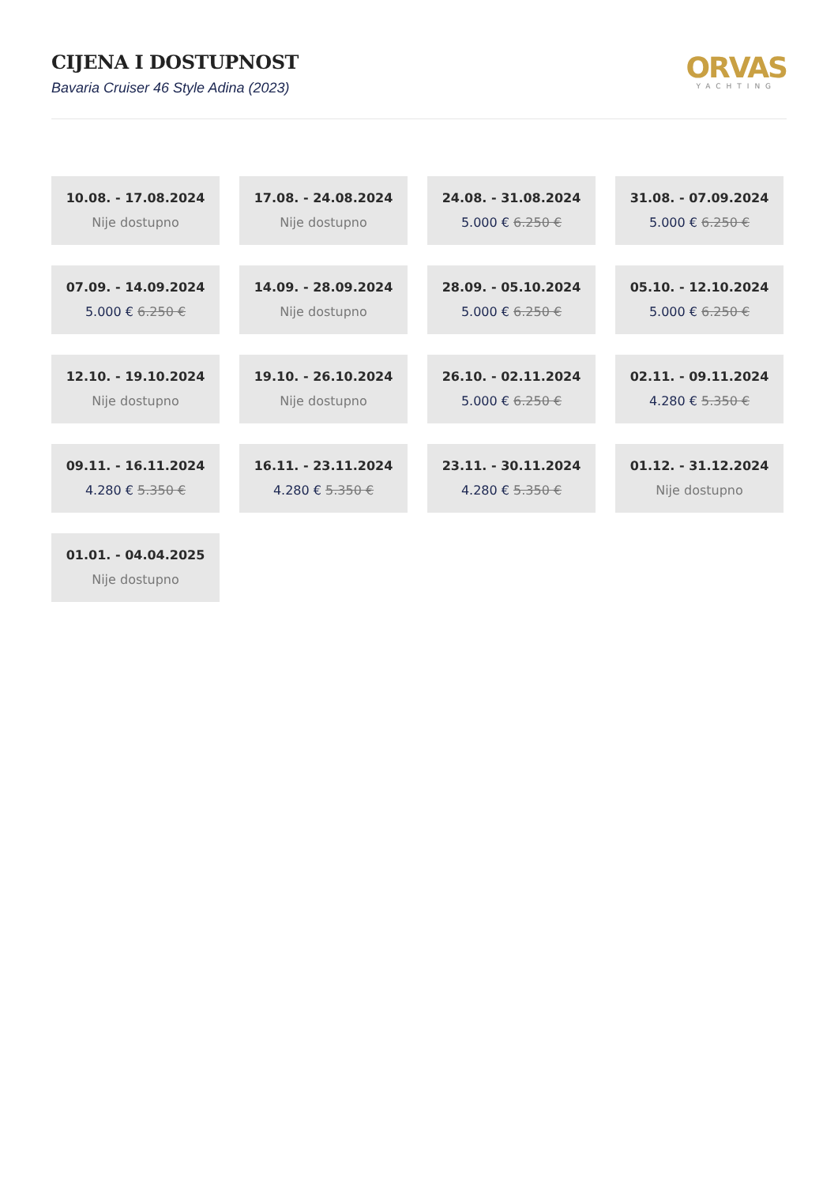CIJENA I DOSTUPNOST
Bavaria Cruiser 46 Style Adina (2023)
ORVAS
YACHTING
10.08. - 17.08.2024
Nije dostupno
17.08. - 24.08.2024
Nije dostupno
24.08. - 31.08.2024
5.000 € 6.250 €
31.08. - 07.09.2024
5.000 € 6.250 €
07.09. - 14.09.2024
5.000 € 6.250 €
14.09. - 28.09.2024
Nije dostupno
28.09. - 05.10.2024
5.000 € 6.250 €
05.10. - 12.10.2024
5.000 € 6.250 €
12.10. - 19.10.2024
Nije dostupno
19.10. - 26.10.2024
Nije dostupno
26.10. - 02.11.2024
5.000 € 6.250 €
02.11. - 09.11.2024
4.280 € 5.350 €
09.11. - 16.11.2024
4.280 € 5.350 €
16.11. - 23.11.2024
4.280 € 5.350 €
23.11. - 30.11.2024
4.280 € 5.350 €
01.12. - 31.12.2024
Nije dostupno
01.01. - 04.04.2025
Nije dostupno